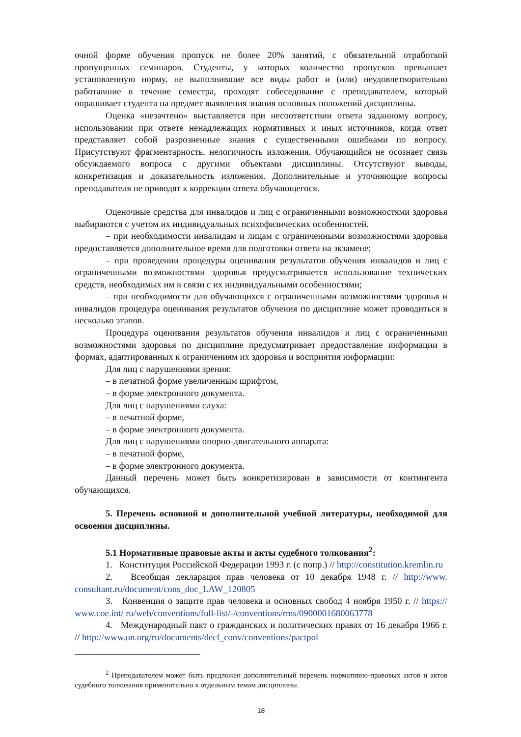очной форме обучения пропуск не более 20% занятий, с обязательной отработкой пропущенных семинаров. Студенты, у которых количество пропусков превышает установленную норму, не выполнившие все виды работ и (или) неудовлетворительно работавшие в течение семестра, проходят собеседование с преподавателем, который опрашивает студента на предмет выявления знания основных положений дисциплины.
Оценка «незачтено» выставляется при несоответствии ответа заданному вопросу, использовании при ответе ненадлежащих нормативных и иных источников, когда ответ представляет собой разрозненные знания с существенными ошибками по вопросу. Присутствуют фрагментарность, нелогичность изложения. Обучающийся не осознает связь обсуждаемого вопроса с другими объектами дисциплины. Отсутствуют выводы, конкретизация и доказательность изложения. Дополнительные и уточняющие вопросы преподавателя не приводят к коррекции ответа обучающегося.
Оценочные средства для инвалидов и лиц с ограниченными возможностями здоровья выбираются с учетом их индивидуальных психофизических особенностей.
– при необходимости инвалидам и лицам с ограниченными возможностями здоровья предоставляется дополнительное время для подготовки ответа на экзамене;
– при проведении процедуры оценивания результатов обучения инвалидов и лиц с ограниченными возможностями здоровья предусматривается использование технических средств, необходимых им в связи с их индивидуальными особенностями;
– при необходимости для обучающихся с ограниченными возможностями здоровья и инвалидов процедура оценивания результатов обучения по дисциплине может проводиться в несколько этапов.
Процедура оценивания результатов обучения инвалидов и лиц с ограниченными возможностями здоровья по дисциплине предусматривает предоставление информации в формах, адаптированных к ограничениям их здоровья и восприятия информации:
Для лиц с нарушениями зрения:
– в печатной форме увеличенным шрифтом,
– в форме электронного документа.
Для лиц с нарушениями слуха:
– в печатной форме,
– в форме электронного документа.
Для лиц с нарушениями опорно-двигательного аппарата:
– в печатной форме,
– в форме электронного документа.
Данный перечень может быть конкретизирован в зависимости от контингента обучающихся.
5. Перечень основной и дополнительной учебной литературы, необходимой для освоения дисциплины.
5.1 Нормативные правовые акты и акты судебного толкования<sup>2</sup>:
1. Конституция Российской Федерации 1993 г. (с попр.) // http://constitution.kremlin.ru
2. Всеобщая декларация прав человека от 10 декабря 1948 г. // http://www. consultant.ru/document/cons_doc_LAW_120805
3. Конвенция о защите прав человека и основных свобод 4 ноября 1950 г. // https:// www.coe.int/ ru/web/conventions/full-list/-/conventions/rms/0900001680063778
4. Международный пакт о гражданских и политических правах от 16 декабря 1966 г. // http://www.un.org/ru/documents/decl_conv/conventions/pactpol
<sup>2</sup> Преподавателем может быть предложен дополнительный перечень нормативно-правовых актов и актов судебного толкования применительно к отдельным темам дисциплины.
18